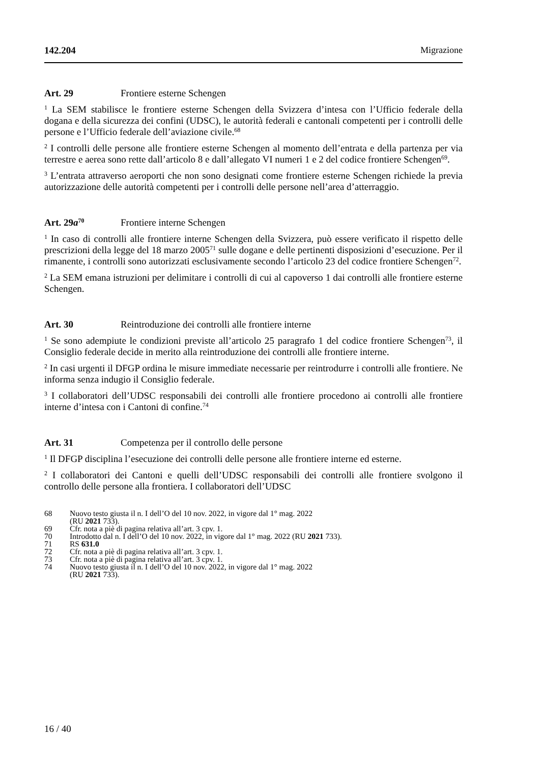142.204 Migrazione
Art. 29 Frontiere esterne Schengen
<sup>1</sup> La SEM stabilisce le frontiere esterne Schengen della Svizzera d’intesa con l’Ufficio federale della dogana e della sicurezza dei confini (UDSC), le autorità federali e cantonali competenti per i controlli delle persone e l’Ufficio federale dell’aviazione civile.<sup>68</sup>
<sup>2</sup> I controlli delle persone alle frontiere esterne Schengen al momento dell’entrata e della partenza per via terrestre e aerea sono rette dall’articolo 8 e dall’allegato VI numeri 1 e 2 del codice frontiere Schengen<sup>69</sup>.
<sup>3</sup> L’entrata attraverso aeroporti che non sono designati come frontiere esterne Schengen richiede la previa autorizzazione delle autorità competenti per i controlli delle persone nell’area d’atterraggio.
Art. 29a<sup>70</sup> Frontiere interne Schengen
<sup>1</sup> In caso di controlli alle frontiere interne Schengen della Svizzera, può essere verificato il rispetto delle prescrizioni della legge del 18 marzo 2005<sup>71</sup> sulle dogane e delle pertinenti disposizioni d’esecuzione. Per il rimanente, i controlli sono autorizzati esclusivamente secondo l’articolo 23 del codice frontiere Schengen<sup>72</sup>.
<sup>2</sup> La SEM emana istruzioni per delimitare i controlli di cui al capoverso 1 dai controlli alle frontiere esterne Schengen.
Art. 30 Reintroduzione dei controlli alle frontiere interne
<sup>1</sup> Se sono adempiute le condizioni previste all’articolo 25 paragrafo 1 del codice frontiere Schengen<sup>73</sup>, il Consiglio federale decide in merito alla reintroduzione dei controlli alle frontiere interne.
<sup>2</sup> In casi urgenti il DFGP ordina le misure immediate necessarie per reintrodurre i controlli alle frontiere. Ne informa senza indugio il Consiglio federale.
<sup>3</sup> I collaboratori dell’UDSC responsabili dei controlli alle frontiere procedono ai controlli alle frontiere interne d’intesa con i Cantoni di confine.<sup>74</sup>
Art. 31 Competenza per il controllo delle persone
<sup>1</sup> Il DFGP disciplina l’esecuzione dei controlli delle persone alle frontiere interne ed esterne.
<sup>2</sup> I collaboratori dei Cantoni e quelli dell’UDSC responsabili dei controlli alle frontiere svolgono il controllo delle persone alla frontiera. I collaboratori dell’UDSC
68 Nuovo testo giusta il n. I dell’O del 10 nov. 2022, in vigore dal 1° mag. 2022
(RU 2021 733).
69 Cfr. nota a piè di pagina relativa all’art. 3 cpv. 1.
70 Introdotto dal n. I dell’O del 10 nov. 2022, in vigore dal 1° mag. 2022 (RU 2021 733).
71 RS 631.0
72 Cfr. nota a piè di pagina relativa all’art. 3 cpv. 1.
73 Cfr. nota a piè di pagina relativa all’art. 3 cpv. 1.
74 Nuovo testo giusta il n. I dell’O del 10 nov. 2022, in vigore dal 1° mag. 2022
(RU 2021 733).
16 / 40